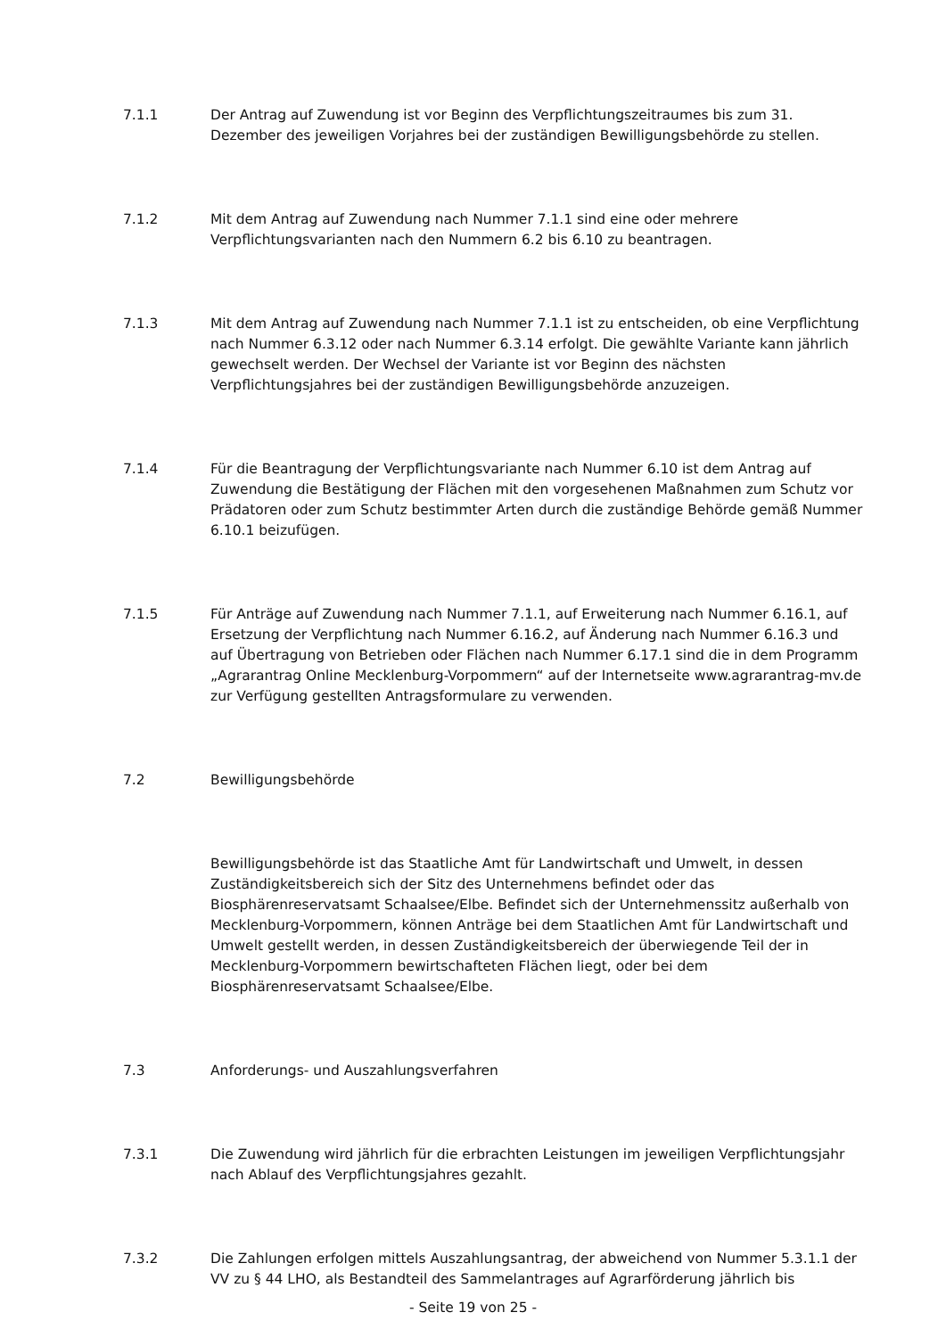7.1.1 Der Antrag auf Zuwendung ist vor Beginn des Verpflichtungszeitraumes bis zum 31. Dezember des jeweiligen Vorjahres bei der zuständigen Bewilligungsbehörde zu stellen.
7.1.2 Mit dem Antrag auf Zuwendung nach Nummer 7.1.1 sind eine oder mehrere Verpflichtungsvarianten nach den Nummern 6.2 bis 6.10 zu beantragen.
7.1.3 Mit dem Antrag auf Zuwendung nach Nummer 7.1.1 ist zu entscheiden, ob eine Verpflichtung nach Nummer 6.3.12 oder nach Nummer 6.3.14 erfolgt. Die gewählte Variante kann jährlich gewechselt werden. Der Wechsel der Variante ist vor Beginn des nächsten Verpflichtungsjahres bei der zuständigen Bewilligungsbehörde anzuzeigen.
7.1.4 Für die Beantragung der Verpflichtungsvariante nach Nummer 6.10 ist dem Antrag auf Zuwendung die Bestätigung der Flächen mit den vorgesehenen Maßnahmen zum Schutz vor Prädatoren oder zum Schutz bestimmter Arten durch die zuständige Behörde gemäß Nummer 6.10.1 beizufügen.
7.1.5 Für Anträge auf Zuwendung nach Nummer 7.1.1, auf Erweiterung nach Nummer 6.16.1, auf Ersetzung der Verpflichtung nach Nummer 6.16.2, auf Änderung nach Nummer 6.16.3 und auf Übertragung von Betrieben oder Flächen nach Nummer 6.17.1 sind die in dem Programm „Agrarantrag Online Mecklenburg-Vorpommern“ auf der Internetseite www.agrarantrag-mv.de zur Verfügung gestellten Antragsformulare zu verwenden.
7.2 Bewilligungsbehörde
Bewilligungsbehörde ist das Staatliche Amt für Landwirtschaft und Umwelt, in dessen Zuständigkeitsbereich sich der Sitz des Unternehmens befindet oder das Biosphärenreservatsamt Schaalsee/Elbe. Befindet sich der Unternehmenssitz außerhalb von Mecklenburg-Vorpommern, können Anträge bei dem Staatlichen Amt für Landwirtschaft und Umwelt gestellt werden, in dessen Zuständigkeitsbereich der überwiegende Teil der in Mecklenburg-Vorpommern bewirtschafteten Flächen liegt, oder bei dem Biosphärenreservatsamt Schaalsee/Elbe.
7.3 Anforderungs- und Auszahlungsverfahren
7.3.1 Die Zuwendung wird jährlich für die erbrachten Leistungen im jeweiligen Verpflichtungsjahr nach Ablauf des Verpflichtungsjahres gezahlt.
7.3.2 Die Zahlungen erfolgen mittels Auszahlungsantrag, der abweichend von Nummer 5.3.1.1 der VV zu § 44 LHO, als Bestandteil des Sammelantrages auf Agrarförderung jährlich bis
- Seite 19 von 25 -